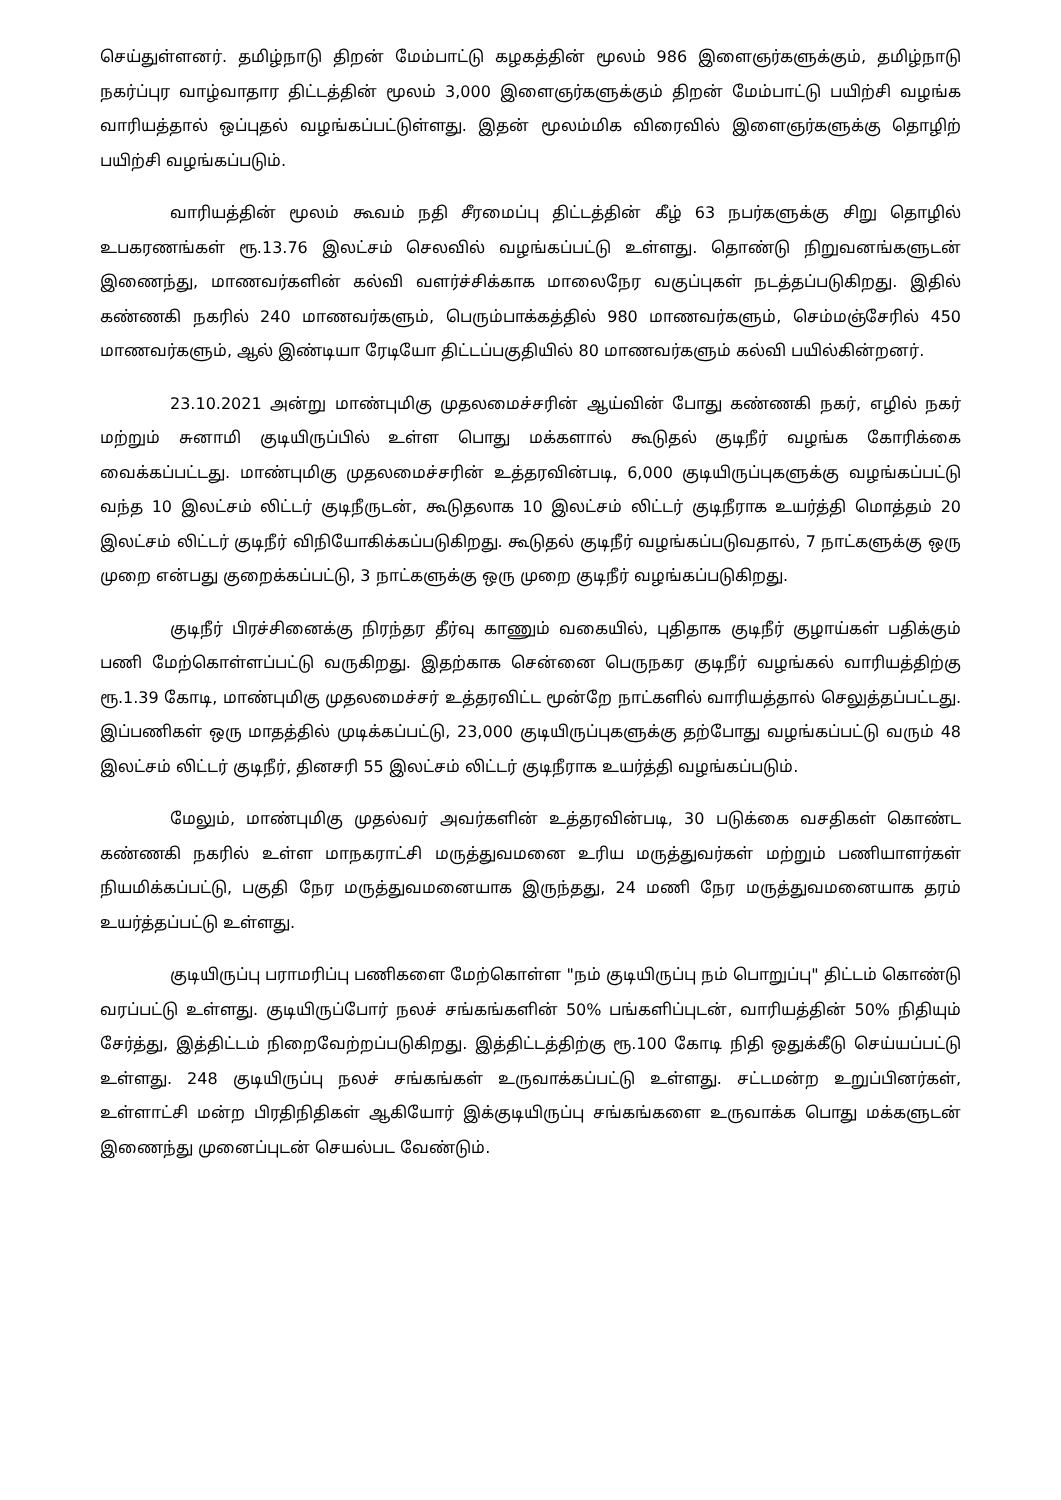செய்துள்ளனர். தமிழ்நாடு திறன் மேம்பாட்டு கழகத்தின் மூலம் 986 இளைஞர்களுக்கும், தமிழ்நாடு நகர்ப்புர வாழ்வாதார திட்டத்தின் மூலம் 3,000 இளைஞர்களுக்கும் திறன் மேம்பாட்டு பயிற்சி வழங்க வாரியத்தால் ஒப்புதல் வழங்கப்பட்டுள்ளது. இதன் மூலம்மிக விரைவில் இளைஞர்களுக்கு தொழிற் பயிற்சி வழங்கப்படும்.
வாரியத்தின் மூலம் கூவம் நதி சீரமைப்பு திட்டத்தின் கீழ் 63 நபர்களுக்கு சிறு தொழில் உபகரணங்கள் ரூ.13.76 இலட்சம் செலவில் வழங்கப்பட்டு உள்ளது. தொண்டு நிறுவனங்களுடன் இணைந்து, மாணவர்களின் கல்வி வளர்ச்சிக்காக மாலைநேர வகுப்புகள் நடத்தப்படுகிறது. இதில் கண்ணகி நகரில் 240 மாணவர்களும், பெரும்பாக்கத்தில் 980 மாணவர்களும், செம்மஞ்சேரில் 450 மாணவர்களும், ஆல் இண்டியா ரேடியோ திட்டப்பகுதியில் 80 மாணவர்களும் கல்வி பயில்கின்றனர்.
23.10.2021 அன்று மாண்புமிகு முதலமைச்சரின் ஆய்வின் போது கண்ணகி நகர், எழில் நகர் மற்றும் சுனாமி குடியிருப்பில் உள்ள பொது மக்களால் கூடுதல் குடிநீர் வழங்க கோரிக்கை வைக்கப்பட்டது. மாண்புமிகு முதலமைச்சரின் உத்தரவின்படி, 6,000 குடியிருப்புகளுக்கு வழங்கப்பட்டு வந்த 10 இலட்சம் லிட்டர் குடிநீருடன், கூடுதலாக 10 இலட்சம் லிட்டர் குடிநீராக உயர்த்தி மொத்தம் 20 இலட்சம் லிட்டர் குடிநீர் விநியோகிக்கப்படுகிறது. கூடுதல் குடிநீர் வழங்கப்படுவதால், 7 நாட்களுக்கு ஒரு முறை என்பது குறைக்கப்பட்டு, 3 நாட்களுக்கு ஒரு முறை குடிநீர் வழங்கப்படுகிறது.
குடிநீர் பிரச்சினைக்கு நிரந்தர தீர்வு காணும் வகையில், புதிதாக குடிநீர் குழாய்கள் பதிக்கும் பணி மேற்கொள்ளப்பட்டு வருகிறது. இதற்காக சென்னை பெருநகர குடிநீர் வழங்கல் வாரியத்திற்கு ரூ.1.39 கோடி, மாண்புமிகு முதலமைச்சர் உத்தரவிட்ட மூன்றே நாட்களில் வாரியத்தால் செலுத்தப்பட்டது. இப்பணிகள் ஒரு மாதத்தில் முடிக்கப்பட்டு, 23,000 குடியிருப்புகளுக்கு தற்போது வழங்கப்பட்டு வரும் 48 இலட்சம் லிட்டர் குடிநீர், தினசரி 55 இலட்சம் லிட்டர் குடிநீராக உயர்த்தி வழங்கப்படும்.
மேலும், மாண்புமிகு முதல்வர் அவர்களின் உத்தரவின்படி, 30 படுக்கை வசதிகள் கொண்ட கண்ணகி நகரில் உள்ள மாநகராட்சி மருத்துவமனை உரிய மருத்துவர்கள் மற்றும் பணியாளர்கள் நியமிக்கப்பட்டு, பகுதி நேர மருத்துவமனையாக இருந்தது, 24 மணி நேர மருத்துவமனையாக தரம் உயர்த்தப்பட்டு உள்ளது.
குடியிருப்பு பராமரிப்பு பணிகளை மேற்கொள்ள "நம் குடியிருப்பு நம் பொறுப்பு" திட்டம் கொண்டு வரப்பட்டு உள்ளது. குடியிருப்போர் நலச் சங்கங்களின் 50% பங்களிப்புடன், வாரியத்தின் 50% நிதியும் சேர்த்து, இத்திட்டம் நிறைவேற்றப்படுகிறது. இத்திட்டத்திற்கு ரூ.100 கோடி நிதி ஒதுக்கீடு செய்யப்பட்டு உள்ளது. 248 குடியிருப்பு நலச் சங்கங்கள் உருவாக்கப்பட்டு உள்ளது. சட்டமன்ற உறுப்பினர்கள், உள்ளாட்சி மன்ற பிரதிநிதிகள் ஆகியோர் இக்குடியிருப்பு சங்கங்களை உருவாக்க பொது மக்களுடன் இணைந்து முனைப்புடன் செயல்பட வேண்டும்.